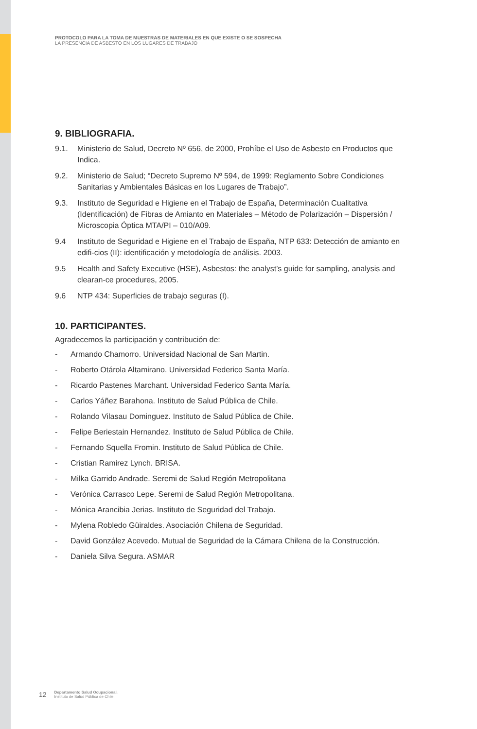PROTOCOLO PARA LA TOMA DE MUESTRAS DE MATERIALES EN QUE EXISTE O SE SOSPECHA
LA PRESENCIA DE ASBESTO EN LOS LUGARES DE TRABAJO
9. BIBLIOGRAFIA.
9.1. Ministerio de Salud, Decreto Nº 656, de 2000, Prohíbe el Uso de Asbesto en Productos que Indica.
9.2. Ministerio de Salud; “Decreto Supremo Nº 594, de 1999: Reglamento Sobre Condiciones Sanitarias y Ambientales Básicas en los Lugares de Trabajo”.
9.3. Instituto de Seguridad e Higiene en el Trabajo de España, Determinación Cualitativa (Identificación) de Fibras de Amianto en Materiales – Método de Polarización – Dispersión / Microscopia Óptica MTA/PI – 010/A09.
9.4 Instituto de Seguridad e Higiene en el Trabajo de España, NTP 633: Detección de amianto en edifi-cios (II): identificación y metodología de análisis. 2003.
9.5 Health and Safety Executive (HSE), Asbestos: the analyst’s guide for sampling, analysis and clearan-ce procedures, 2005.
9.6 NTP 434: Superficies de trabajo seguras (I).
10. PARTICIPANTES.
Agradecemos la participación y contribución de:
- Armando Chamorro. Universidad Nacional de San Martin.
- Roberto Otárola Altamirano. Universidad Federico Santa María.
- Ricardo Pastenes Marchant. Universidad Federico Santa María.
- Carlos Yáñez Barahona. Instituto de Salud Pública de Chile.
- Rolando Vilasau Dominguez. Instituto de Salud Pública de Chile.
- Felipe Beriestain Hernandez. Instituto de Salud Pública de Chile.
- Fernando Squella Fromin. Instituto de Salud Pública de Chile.
- Cristian Ramirez Lynch. BRISA.
- Milka Garrido Andrade. Seremi de Salud Región Metropolitana
- Verónica Carrasco Lepe. Seremi de Salud Región Metropolitana.
- Mónica Arancibia Jerias. Instituto de Seguridad del Trabajo.
- Mylena Robledo Güiraldes. Asociación Chilena de Seguridad.
- David González Acevedo. Mutual de Seguridad de la Cámara Chilena de la Construcción.
- Daniela Silva Segura. ASMAR
12
Departamento Salud Ocupacional.
Instituto de Salud Pública de Chile.